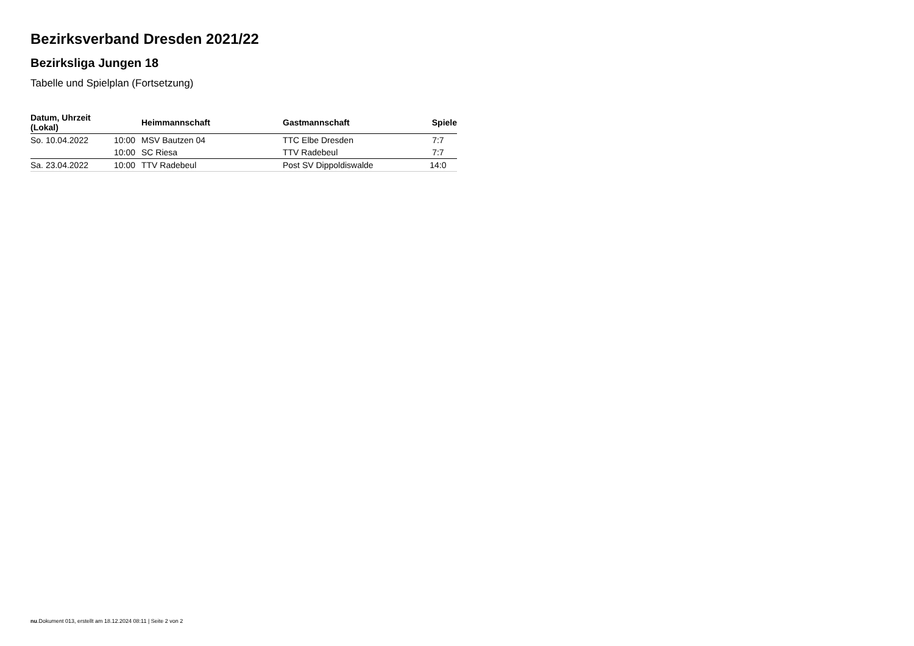Bezirksverband Dresden 2021/22
Bezirksliga Jungen 18
Tabelle und Spielplan (Fortsetzung)
| Datum, Uhrzeit (Lokal) | | Heimmannschaft | Gastmannschaft | Spiele |
| --- | --- | --- | --- | --- |
| So. 10.04.2022 | 10:00 | MSV Bautzen 04 | TTC Elbe Dresden | 7:7 |
| | 10:00 | SC Riesa | TTV Radebeul | 7:7 |
| Sa. 23.04.2022 | 10:00 | TTV Radebeul | Post SV Dippoldiswalde | 14:0 |
nu.Dokument 013, erstellt am 18.12.2024 08:11 | Seite 2 von 2